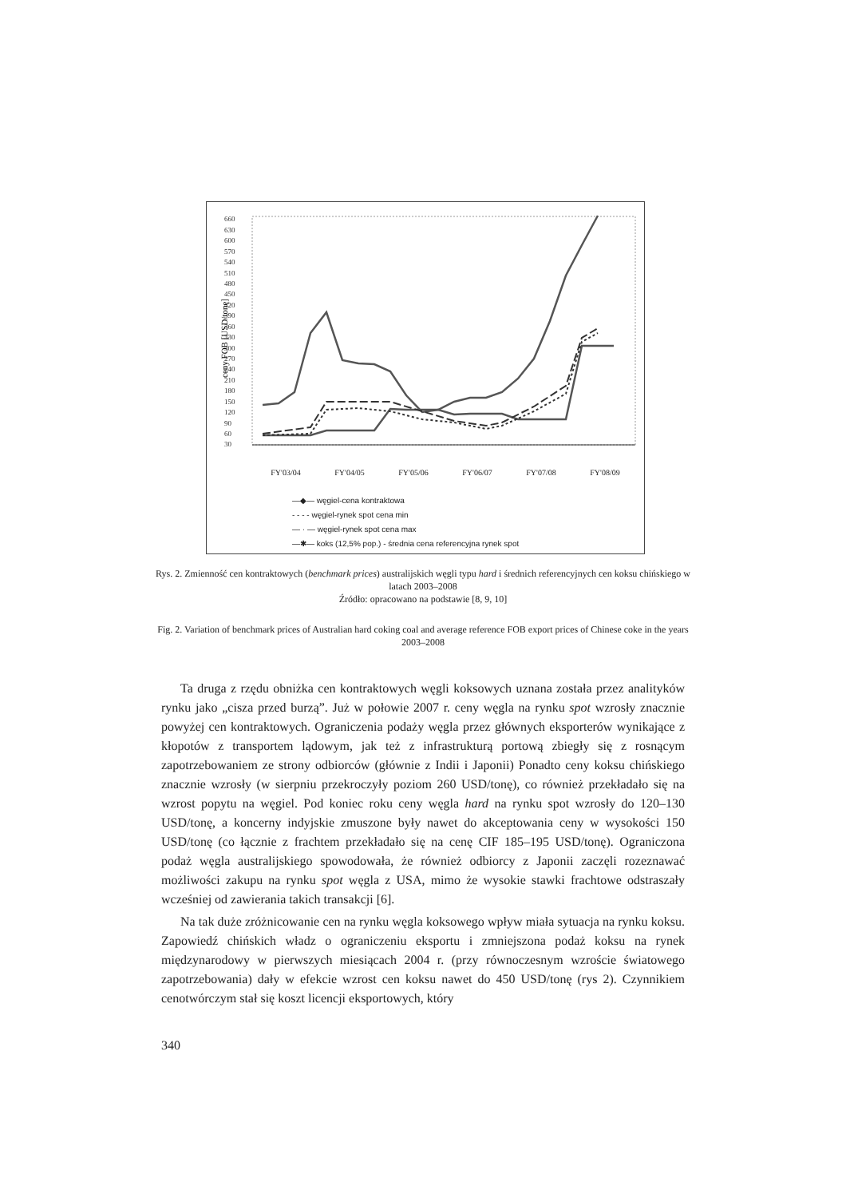ceny FOB [USD/tonę]
660
630
600
570
540
510
480
450
420
390
360
330
300
270
240
210
180
150
120
90
60
30
FY'03/04 FY'04/05 FY'05/06 FY'06/07 FY'07/08 FY'08/09
—◆— węgiel-cena kontraktowa
- - - - węgiel-rynek spot cena min
— · — węgiel-rynek spot cena max
—✱— koks (12,5% pop.) - średnia cena referencyjna rynek spot
Rys. 2. Zmienność cen kontraktowych (benchmark prices) australijskich węgli typu hard i średnich referencyjnych cen koksu chińskiego w latach 2003–2008
Źródło: opracowano na podstawie [8, 9, 10]
Fig. 2. Variation of benchmark prices of Australian hard coking coal and average reference FOB export prices of Chinese coke in the years 2003–2008
Ta druga z rzędu obniżka cen kontraktowych węgli koksowych uznana została przez analityków rynku jako „cisza przed burzą”. Już w połowie 2007 r. ceny węgla na rynku spot wzrosły znacznie powyżej cen kontraktowych. Ograniczenia podaży węgla przez głównych eksporterów wynikające z kłopotów z transportem lądowym, jak też z infrastrukturą portową zbiegły się z rosnącym zapotrzebowaniem ze strony odbiorców (głównie z Indii i Japonii) Ponadto ceny koksu chińskiego znacznie wzrosły (w sierpniu przekroczyły poziom 260 USD/tonę), co również przekładało się na wzrost popytu na węgiel. Pod koniec roku ceny węgla hard na rynku spot wzrosły do 120–130 USD/tonę, a koncerny indyjskie zmuszone były nawet do akceptowania ceny w wysokości 150 USD/tonę (co łącznie z frachtem przekładało się na cenę CIF 185–195 USD/tonę). Ograniczona podaż węgla australijskiego spowodowała, że również odbiorcy z Japonii zaczęli rozeznawać możliwości zakupu na rynku spot węgla z USA, mimo że wysokie stawki frachtowe odstraszały wcześniej od zawierania takich transakcji [6].
Na tak duże zróżnicowanie cen na rynku węgla koksowego wpływ miała sytuacja na rynku koksu. Zapowiedź chińskich władz o ograniczeniu eksportu i zmniejszona podaż koksu na rynek międzynarodowy w pierwszych miesiącach 2004 r. (przy równoczesnym wzroście światowego zapotrzebowania) dały w efekcie wzrost cen koksu nawet do 450 USD/tonę (rys 2). Czynnikiem cenotwórczym stał się koszt licencji eksportowych, który
340